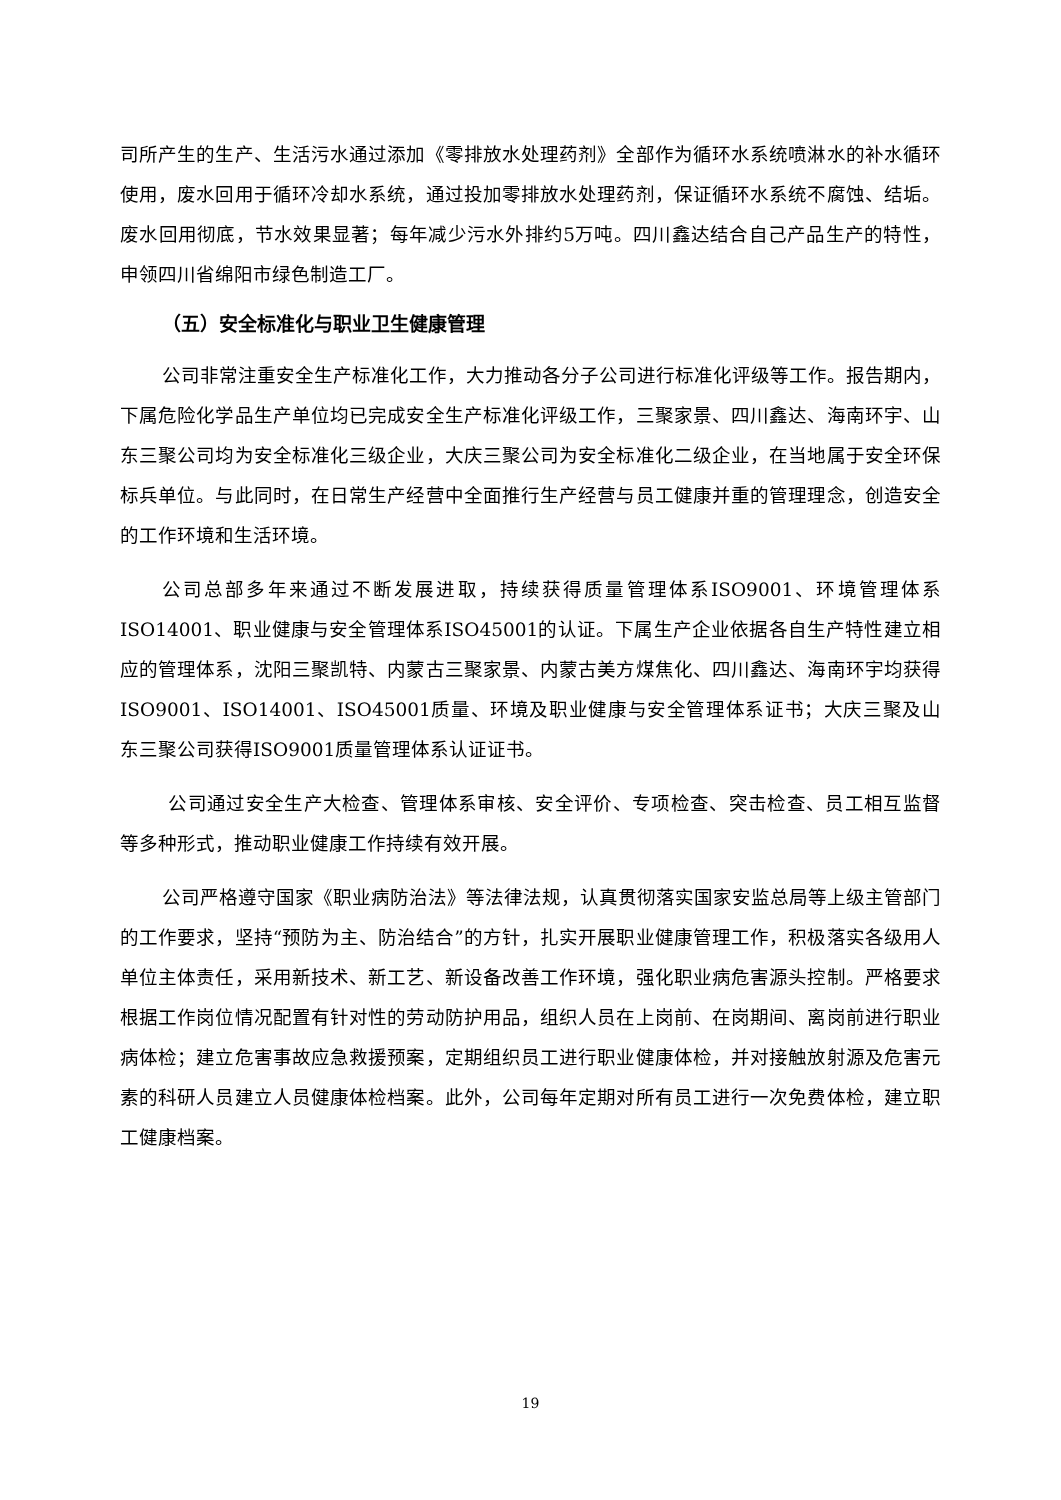司所产生的生产、生活污水通过添加《零排放水处理药剂》全部作为循环水系统喷淋水的补水循环使用，废水回用于循环冷却水系统，通过投加零排放水处理药剂，保证循环水系统不腐蚀、结垢。废水回用彻底，节水效果显著；每年减少污水外排约5万吨。四川鑫达结合自己产品生产的特性，申领四川省绵阳市绿色制造工厂。
（五）安全标准化与职业卫生健康管理
公司非常注重安全生产标准化工作，大力推动各分子公司进行标准化评级等工作。报告期内，下属危险化学品生产单位均已完成安全生产标准化评级工作，三聚家景、四川鑫达、海南环宇、山东三聚公司均为安全标准化三级企业，大庆三聚公司为安全标准化二级企业，在当地属于安全环保标兵单位。与此同时，在日常生产经营中全面推行生产经营与员工健康并重的管理理念，创造安全的工作环境和生活环境。
公司总部多年来通过不断发展进取，持续获得质量管理体系ISO9001、环境管理体系ISO14001、职业健康与安全管理体系ISO45001的认证。下属生产企业依据各自生产特性建立相应的管理体系，沈阳三聚凯特、内蒙古三聚家景、内蒙古美方煤焦化、四川鑫达、海南环宇均获得ISO9001、ISO14001、ISO45001质量、环境及职业健康与安全管理体系证书；大庆三聚及山东三聚公司获得ISO9001质量管理体系认证证书。
公司通过安全生产大检查、管理体系审核、安全评价、专项检查、突击检查、员工相互监督等多种形式，推动职业健康工作持续有效开展。
公司严格遵守国家《职业病防治法》等法律法规，认真贯彻落实国家安监总局等上级主管部门的工作要求，坚持“预防为主、防治结合”的方针，扎实开展职业健康管理工作，积极落实各级用人单位主体责任，采用新技术、新工艺、新设备改善工作环境，强化职业病危害源头控制。严格要求根据工作岗位情况配置有针对性的劳动防护用品，组织人员在上岗前、在岗期间、离岗前进行职业病体检；建立危害事故应急救援预案，定期组织员工进行职业健康体检，并对接触放射源及危害元素的科研人员建立人员健康体检档案。此外，公司每年定期对所有员工进行一次免费体检，建立职工健康档案。
19